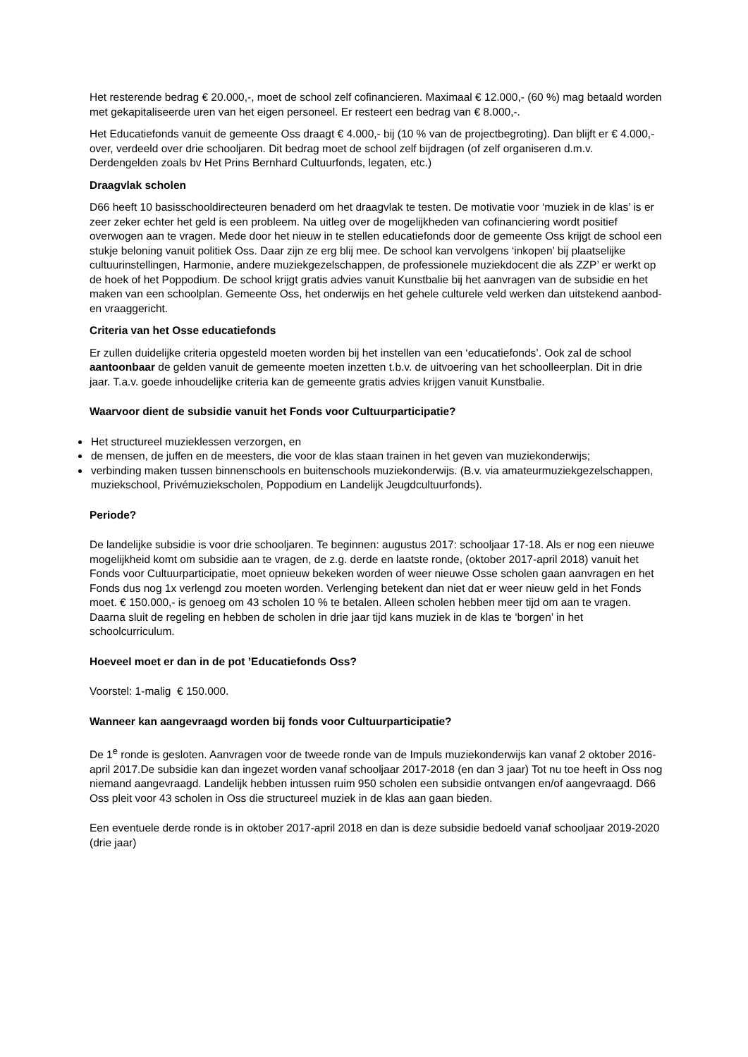Het resterende bedrag € 20.000,-, moet de school zelf cofinancieren. Maximaal € 12.000,- (60 %) mag betaald worden met gekapitaliseerde uren van het eigen personeel. Er resteert een bedrag van € 8.000,-.
Het Educatiefonds vanuit de gemeente Oss draagt € 4.000,- bij (10 % van de projectbegroting). Dan blijft er € 4.000,- over, verdeeld over drie schooljaren. Dit bedrag moet de school zelf bijdragen (of zelf organiseren d.m.v. Derdengelden zoals bv Het Prins Bernhard Cultuurfonds, legaten, etc.)
Draagvlak scholen
D66 heeft 10 basisschooldirecteuren benaderd om het draagvlak te testen. De motivatie voor ‘muziek in de klas’ is er zeer zeker echter het geld is een probleem. Na uitleg over de mogelijkheden van cofinanciering wordt positief overwogen aan te vragen. Mede door het nieuw in te stellen educatiefonds door de gemeente Oss krijgt de school een stukje beloning vanuit politiek Oss. Daar zijn ze erg blij mee. De school kan vervolgens ‘inkopen’ bij plaatselijke cultuurinstellingen, Harmonie, andere muziekgezelschappen, de professionele muziekdocent die als ZZP’ er werkt op de hoek of het Poppodium. De school krijgt gratis advies vanuit Kunstbalie bij het aanvragen van de subsidie en het maken van een schoolplan. Gemeente Oss, het onderwijs en het gehele culturele veld werken dan uitstekend aanbod- en vraaggericht.
Criteria van het Osse educatiefonds
Er zullen duidelijke criteria opgesteld moeten worden bij het instellen van een ‘educatiefonds’. Ook zal de school aantoonbaar de gelden vanuit de gemeente moeten inzetten t.b.v. de uitvoering van het schoolleerplan. Dit in drie jaar. T.a.v. goede inhoudelijke criteria kan de gemeente gratis advies krijgen vanuit Kunstbalie.
Waarvoor dient de subsidie vanuit het Fonds voor Cultuurparticipatie?
Het structureel muzieklessen verzorgen, en
de mensen, de juffen en de meesters, die voor de klas staan trainen in het geven van muziekonderwijs;
verbinding maken tussen binnenschools en buitenschools muziekonderwijs. (B.v. via amateurmuziekgezelschappen, muziekschool, Privémuziekscholen, Poppodium en Landelijk Jeugdcultuurfonds).
Periode?
De landelijke subsidie is voor drie schooljaren. Te beginnen: augustus 2017: schooljaar 17-18. Als er nog een nieuwe mogelijkheid komt om subsidie aan te vragen, de z.g. derde en laatste ronde, (oktober 2017-april 2018) vanuit het Fonds voor Cultuurparticipatie, moet opnieuw bekeken worden of weer nieuwe Osse scholen gaan aanvragen en het Fonds dus nog 1x verlengd zou moeten worden. Verlenging betekent dan niet dat er weer nieuw geld in het Fonds moet. € 150.000,- is genoeg om 43 scholen 10 % te betalen. Alleen scholen hebben meer tijd om aan te vragen. Daarna sluit de regeling en hebben de scholen in drie jaar tijd kans muziek in de klas te ‘borgen’ in het schoolcurriculum.
Hoeveel moet er dan in de pot ’Educatiefonds Oss?
Voorstel: 1-malig € 150.000.
Wanneer kan aangevraagd worden bij fonds voor Cultuurparticipatie?
De 1<sup>e</sup> ronde is gesloten. Aanvragen voor de tweede ronde van de Impuls muziekonderwijs kan vanaf 2 oktober 2016-april 2017.De subsidie kan dan ingezet worden vanaf schooljaar 2017-2018 (en dan 3 jaar) Tot nu toe heeft in Oss nog niemand aangevraagd. Landelijk hebben intussen ruim 950 scholen een subsidie ontvangen en/of aangevraagd. D66 Oss pleit voor 43 scholen in Oss die structureel muziek in de klas aan gaan bieden.
Een eventuele derde ronde is in oktober 2017-april 2018 en dan is deze subsidie bedoeld vanaf schooljaar 2019-2020 (drie jaar)